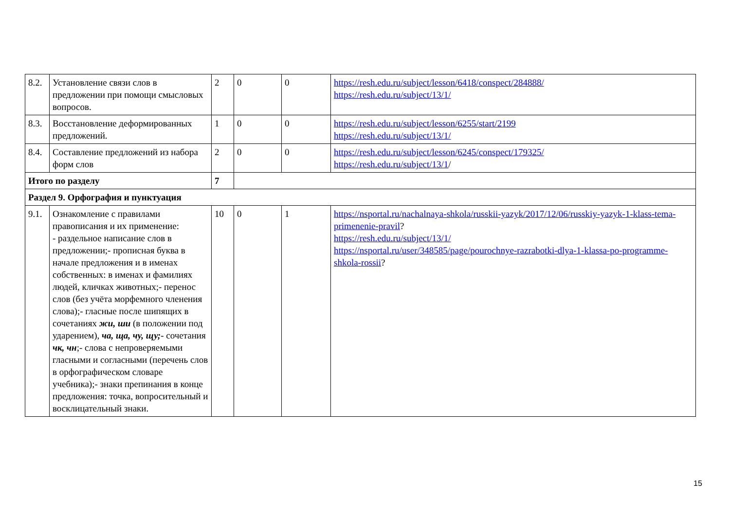| 8.2. | Установление связи слов в предложении при помощи смысловых вопросов. | 2 | 0 | 0 | https://resh.edu.ru/subject/lesson/6418/conspect/284888/ https://resh.edu.ru/subject/13/1/ |
| 8.3. | Восстановление деформированных предложений. | 1 | 0 | 0 | https://resh.edu.ru/subject/lesson/6255/start/2199 https://resh.edu.ru/subject/13/1/ |
| 8.4. | Составление предложений из набора форм слов | 2 | 0 | 0 | https://resh.edu.ru/subject/lesson/6245/conspect/179325/ https://resh.edu.ru/subject/13/1 / |
| Итого по разделу | | 7 | | | |
| Раздел 9. Орфография и пунктуация | | | | | |
| 9.1. | Ознакомление с правилами правописания и их применение: - раздельное написание слов в предложении;- прописная буква в начале предложения и в именах собственных: в именах и фамилиях людей, кличках животных;- перенос слов (без учёта морфемного членения слова);- гласные после шипящих в сочетаниях жи, ши (в положении под ударением), ча, ща, чу, щу; - сочетания чк, чн ;- слова с непроверяемыми гласными и согласными (перечень слов в орфографическом словаре учебника);- знаки препинания в конце предложения: точка, вопросительный и восклицательный знаки. | 10 | 0 | 1 | https://nsportal.ru/nachalnaya-shkola/russkii-yazyk/2017/12/06/russkiy-yazyk-1-klass-tema-primenenie-pravil ? https://resh.edu.ru/subject/13/1/ https://nsportal.ru/user/348585/page/pourochnye-razrabotki-dlya-1-klassa-po-programme-shkola-rossii ? |
15